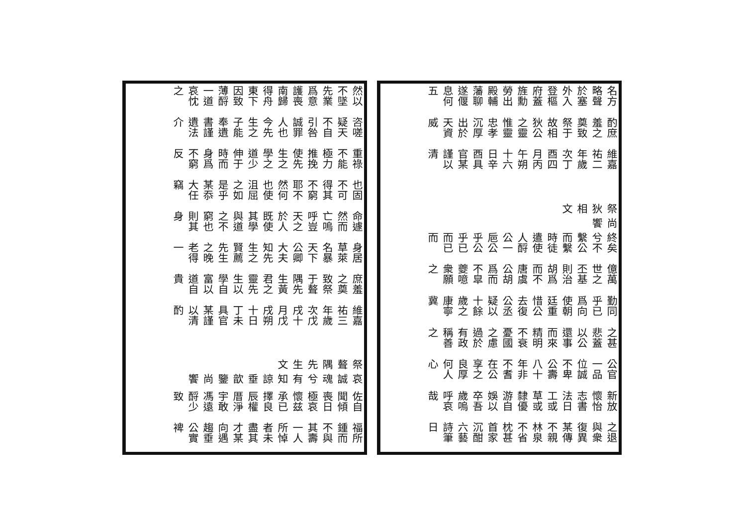之退與衆復異某傳不親林泉不省枕甚首家沉酣六藝詩筆日
新放懷怡志書法日工或草或隸優游自娛以卒吾歲嗚呼哀哉
公官一品位誠不卑公壽八十年非不耆在公享之良厚何人心
之甚悲蓋以公還事而來精明不衰憂國之慮過於有政稱善之
勤同乎已爲向使朝廷重惜公去復公丞疑以十餘歲之康寧冀
億萬世之丕基則治胡爲而不唐虞公胡爲而不皐夔噫衆願之
終矣兮不繫公而繫時徒遣使人酹公一巵公乎公乎已而已而
尚饗
祭狄相文
維嘉祐二年歲次丁酉四月丙午朔十六日辛酉具官某謹以清
酌庶羞之奠致祭于故相狄公之靈惟靈忠孝沉厚出於天資威
名方略聲於塞外入登樞府蓋旌勳勞出殿輔藩聊遂偃息何五
福所鍾而不與其壽一人所悼者未盡其才某向遇趨垂公實裨
佐自聞傾喪日極哀懷兹承已擇良辰權厝淨宇敢馮遠酹少致
哀誠魂兮有知諒垂歆鑒尚饗
祭聱隅先生文
維嘉祐三年歲次戊戌十月戊戌朔十日丁未具官某謹以清酌
庶羞之奠致祭于聱隅先生黃君之靈先生以學自富以道自貴
身居草萊名暴天下公卿大夫知先生之賢薦先生之晚老得一
命遽然而亡嗚呼豈天之於人既使其學與道之不窮也則其身
也固不可得其不窮耶不然何也使沮屈之如是乎某忝大任竊
重祿不能極力推挽使先生之學之道少伸于時而身爲不窮反
咨嗟疑天不自引咎誠罪人也今先生之子能奉遺書謹遺法介
然以不墜先業爲意護喪南歸得舟東下因致薄酹一道哀忱之